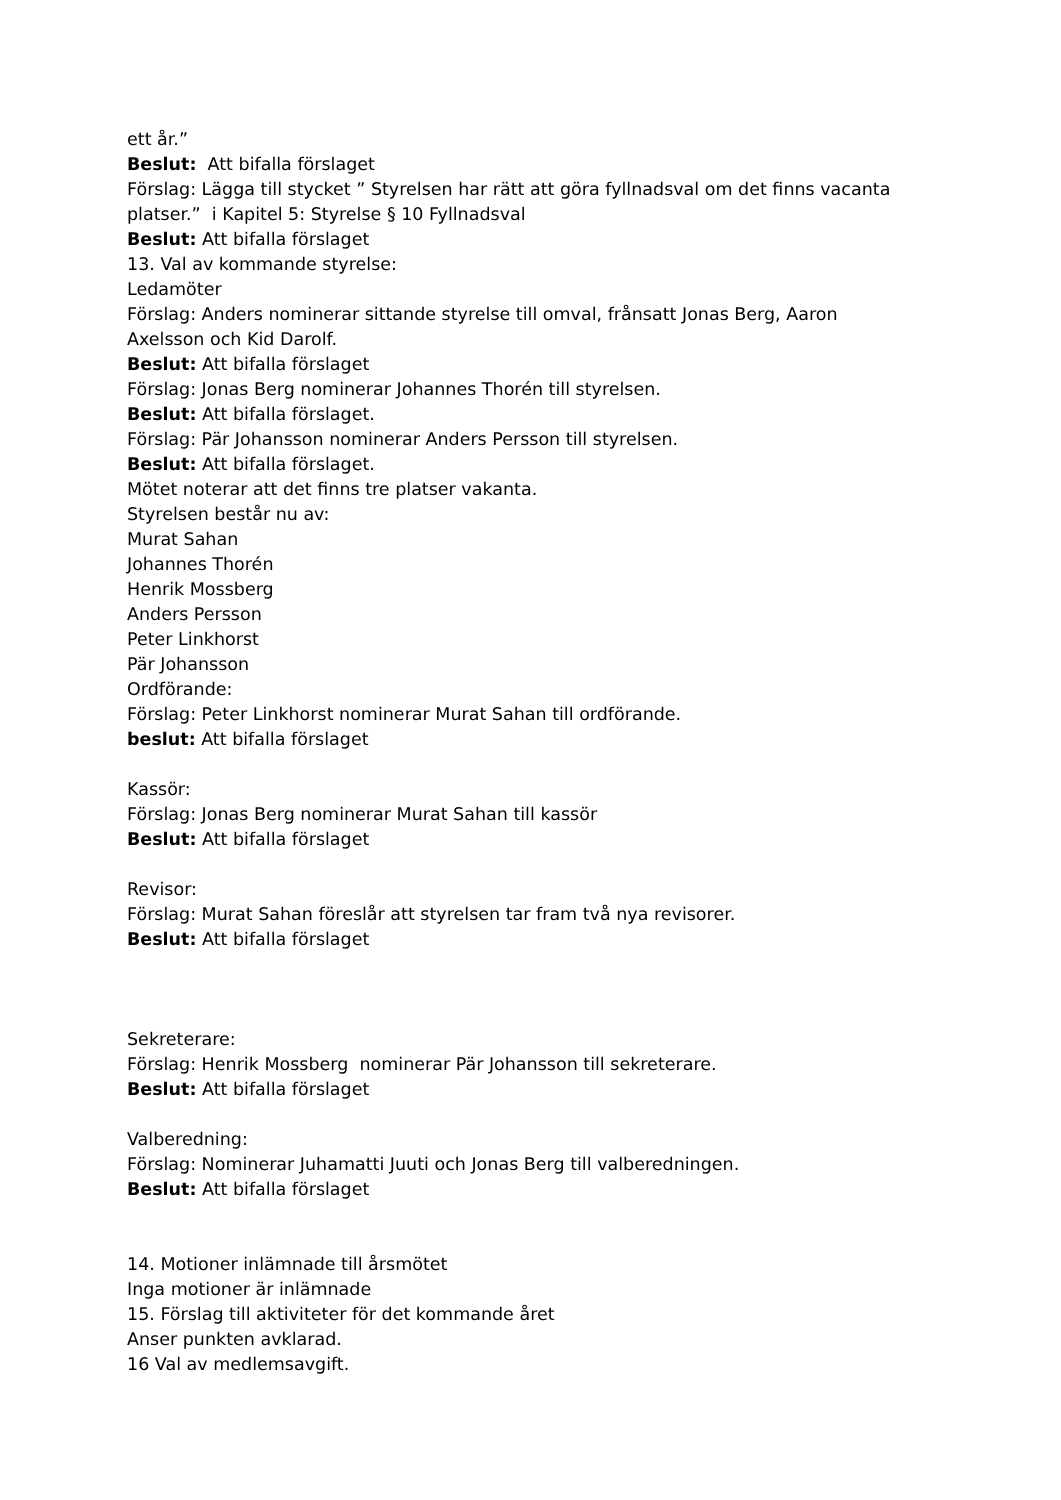ett år.”
Beslut: Att bifalla förslaget
Förslag: Lägga till stycket ” Styrelsen har rätt att göra fyllnadsval om det finns vacanta
platser.” i Kapitel 5: Styrelse § 10 Fyllnadsval
Beslut: Att bifalla förslaget
13. Val av kommande styrelse:
Ledamöter
Förslag: Anders nominerar sittande styrelse till omval, frånsatt Jonas Berg, Aaron
Axelsson och Kid Darolf.
Beslut: Att bifalla förslaget
Förslag: Jonas Berg nominerar Johannes Thorén till styrelsen.
Beslut: Att bifalla förslaget.
Förslag: Pär Johansson nominerar Anders Persson till styrelsen.
Beslut: Att bifalla förslaget.
Mötet noterar att det finns tre platser vakanta.
Styrelsen består nu av:
Murat Sahan
Johannes Thorén
Henrik Mossberg
Anders Persson
Peter Linkhorst
Pär Johansson
Ordförande:
Förslag: Peter Linkhorst nominerar Murat Sahan till ordförande.
beslut: Att bifalla förslaget
Kassör:
Förslag: Jonas Berg nominerar Murat Sahan till kassör
Beslut: Att bifalla förslaget
Revisor:
Förslag: Murat Sahan föreslår att styrelsen tar fram två nya revisorer.
Beslut: Att bifalla förslaget
Sekreterare:
Förslag: Henrik Mossberg nominerar Pär Johansson till sekreterare.
Beslut: Att bifalla förslaget
Valberedning:
Förslag: Nominerar Juhamatti Juuti och Jonas Berg till valberedningen.
Beslut: Att bifalla förslaget
14. Motioner inlämnade till årsmötet
Inga motioner är inlämnade
15. Förslag till aktiviteter för det kommande året
Anser punkten avklarad.
16 Val av medlemsavgift.